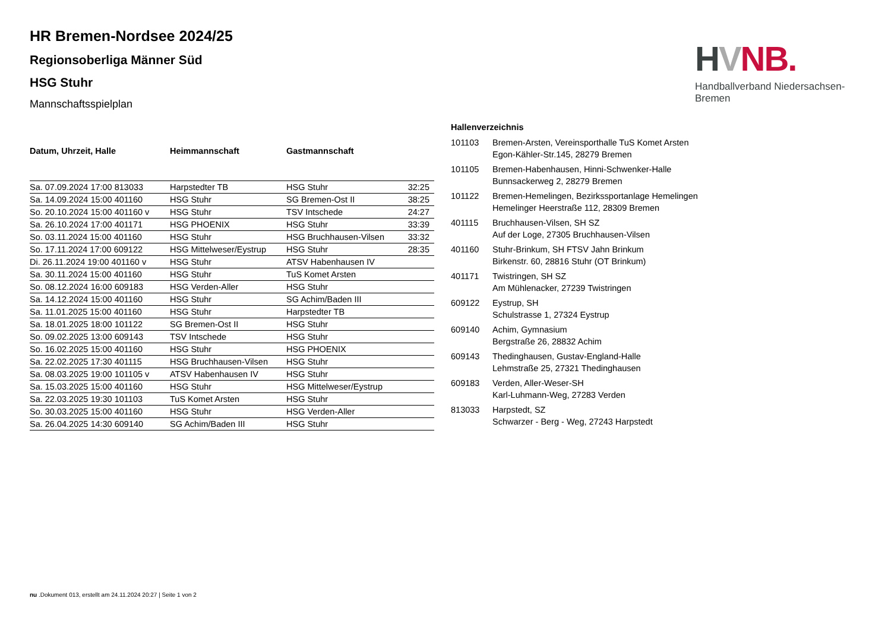HVNB.
Handballverband Niedersachsen-Bremen
HR Bremen-Nordsee 2024/25
Regionsoberliga Männer Süd
HSG Stuhr
Mannschaftsspielplan
| Datum, Uhrzeit, Halle | Heimmannschaft | Gastmannschaft | |
| --- | --- | --- | --- |
| Sa. 07.09.2024 17:00 813033 | Harpstedter TB | HSG Stuhr | 32:25 |
| Sa. 14.09.2024 15:00 401160 | HSG Stuhr | SG Bremen-Ost II | 38:25 |
| So. 20.10.2024 15:00 401160 v | HSG Stuhr | TSV Intschede | 24:27 |
| Sa. 26.10.2024 17:00 401171 | HSG PHOENIX | HSG Stuhr | 33:39 |
| So. 03.11.2024 15:00 401160 | HSG Stuhr | HSG Bruchhausen-Vilsen | 33:32 |
| So. 17.11.2024 17:00 609122 | HSG Mittelweser/Eystrup | HSG Stuhr | 28:35 |
| Di. 26.11.2024 19:00 401160 v | HSG Stuhr | ATSV Habenhausen IV | |
| Sa. 30.11.2024 15:00 401160 | HSG Stuhr | TuS Komet Arsten | |
| So. 08.12.2024 16:00 609183 | HSG Verden-Aller | HSG Stuhr | |
| Sa. 14.12.2024 15:00 401160 | HSG Stuhr | SG Achim/Baden III | |
| Sa. 11.01.2025 15:00 401160 | HSG Stuhr | Harpstedter TB | |
| Sa. 18.01.2025 18:00 101122 | SG Bremen-Ost II | HSG Stuhr | |
| So. 09.02.2025 13:00 609143 | TSV Intschede | HSG Stuhr | |
| So. 16.02.2025 15:00 401160 | HSG Stuhr | HSG PHOENIX | |
| Sa. 22.02.2025 17:30 401115 | HSG Bruchhausen-Vilsen | HSG Stuhr | |
| Sa. 08.03.2025 19:00 101105 v | ATSV Habenhausen IV | HSG Stuhr | |
| Sa. 15.03.2025 15:00 401160 | HSG Stuhr | HSG Mittelweser/Eystrup | |
| Sa. 22.03.2025 19:30 101103 | TuS Komet Arsten | HSG Stuhr | |
| So. 30.03.2025 15:00 401160 | HSG Stuhr | HSG Verden-Aller | |
| Sa. 26.04.2025 14:30 609140 | SG Achim/Baden III | HSG Stuhr | |
Hallenverzeichnis
| 101103 | Bremen-Arsten, Vereinsporthalle TuS Komet Arsten Egon-Kähler-Str.145, 28279 Bremen |
| 101105 | Bremen-Habenhausen, Hinni-Schwenker-Halle Bunnsackerweg 2, 28279 Bremen |
| 101122 | Bremen-Hemelingen, Bezirkssportanlage Hemelingen Hemelinger Heerstraße 112, 28309 Bremen |
| 401115 | Bruchhausen-Vilsen, SH SZ Auf der Loge, 27305 Bruchhausen-Vilsen |
| 401160 | Stuhr-Brinkum, SH FTSV Jahn Brinkum Birkenstr. 60, 28816 Stuhr (OT Brinkum) |
| 401171 | Twistringen, SH SZ Am Mühlenacker, 27239 Twistringen |
| 609122 | Eystrup, SH Schulstrasse 1, 27324 Eystrup |
| 609140 | Achim, Gymnasium Bergstraße 26, 28832 Achim |
| 609143 | Thedinghausen, Gustav-England-Halle Lehmstraße 25, 27321 Thedinghausen |
| 609183 | Verden, Aller-Weser-SH Karl-Luhmann-Weg, 27283 Verden |
| 813033 | Harpstedt, SZ Schwarzer - Berg - Weg, 27243 Harpstedt |
nu .Dokument 013, erstellt am 24.11.2024 20:27 | Seite 1 von 2